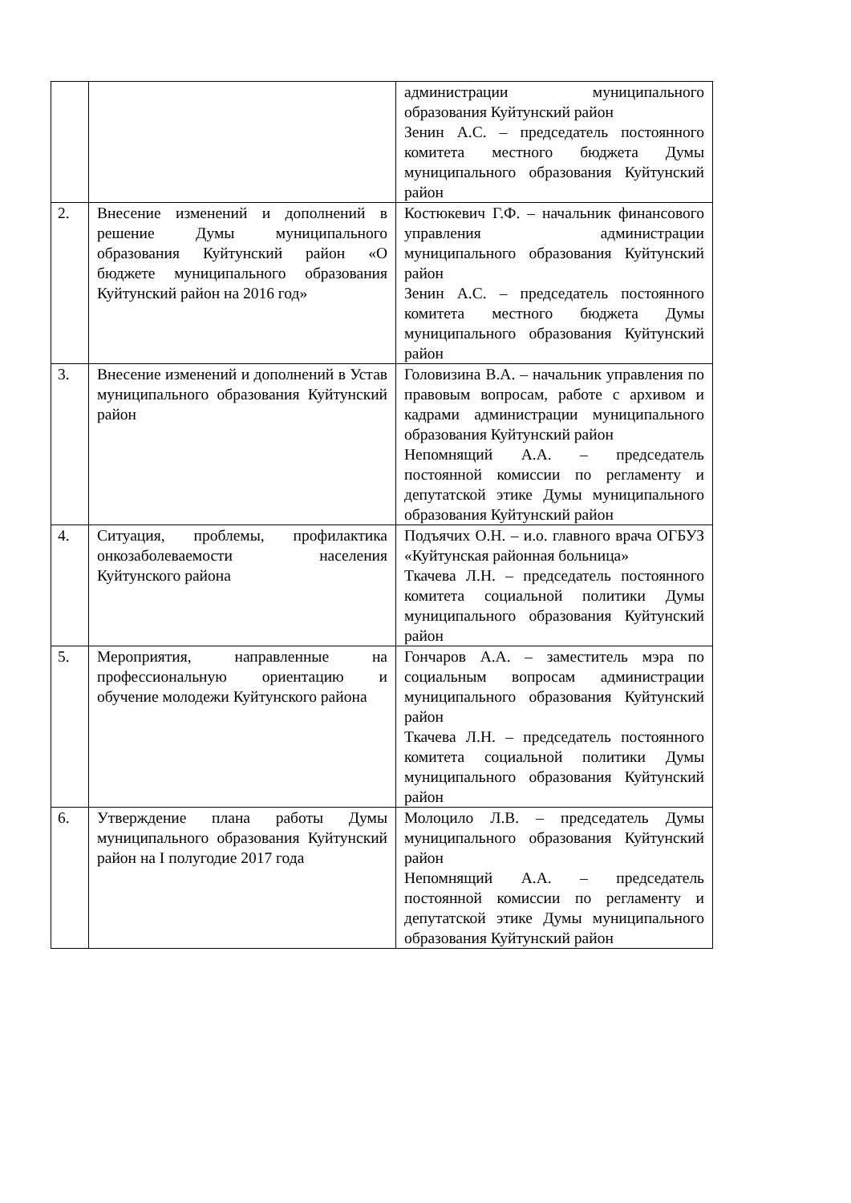| | | администрации муниципального образования Куйтунский район Зенин А.С. – председатель постоянного комитета местного бюджета Думы муниципального образования Куйтунский район |
| 2. | Внесение изменений и дополнений в решение Думы муниципального образования Куйтунский район «О бюджете муниципального образования Куйтунский район на 2016 год» | Костюкевич Г.Ф. – начальник финансового управления администрации муниципального образования Куйтунский район Зенин А.С. – председатель постоянного комитета местного бюджета Думы муниципального образования Куйтунский район |
| 3. | Внесение изменений и дополнений в Устав муниципального образования Куйтунский район | Головизина В.А. – начальник управления по правовым вопросам, работе с архивом и кадрами администрации муниципального образования Куйтунский район Непомнящий А.А. – председатель постоянной комиссии по регламенту и депутатской этике Думы муниципального образования Куйтунский район |
| 4. | Ситуация, проблемы, профилактика онкозаболеваемости населения Куйтунского района | Подъячих О.Н. – и.о. главного врача ОГБУЗ «Куйтунская районная больница» Ткачева Л.Н. – председатель постоянного комитета социальной политики Думы муниципального образования Куйтунский район |
| 5. | Мероприятия, направленные на профессиональную ориентацию и обучение молодежи Куйтунского района | Гончаров А.А. – заместитель мэра по социальным вопросам администрации муниципального образования Куйтунский район Ткачева Л.Н. – председатель постоянного комитета социальной политики Думы муниципального образования Куйтунский район |
| 6. | Утверждение плана работы Думы муниципального образования Куйтунский район на I полугодие 2017 года | Молоцило Л.В. – председатель Думы муниципального образования Куйтунский район Непомнящий А.А. – председатель постоянной комиссии по регламенту и депутатской этике Думы муниципального образования Куйтунский район |